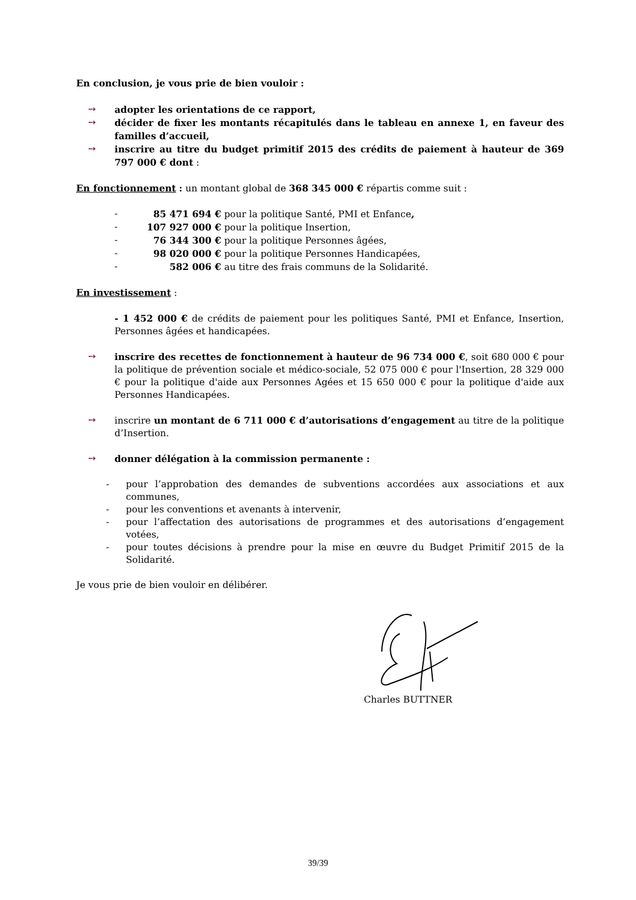En conclusion, je vous prie de bien vouloir :
➙ adopter les orientations de ce rapport,
➙ décider de fixer les montants récapitulés dans le tableau en annexe 1, en faveur des familles d’accueil,
➙ inscrire au titre du budget primitif 2015 des crédits de paiement à hauteur de 369 797 000 € dont :
En fonctionnement : un montant global de 368 345 000 € répartis comme suit :
- 85 471 694 € pour la politique Santé, PMI et Enfance,
- 107 927 000 € pour la politique Insertion,
- 76 344 300 € pour la politique Personnes âgées,
- 98 020 000 € pour la politique Personnes Handicapées,
- 582 006 € au titre des frais communs de la Solidarité.
En investissement :
- 1 452 000 € de crédits de paiement pour les politiques Santé, PMI et Enfance, Insertion, Personnes âgées et handicapées.
➙ inscrire des recettes de fonctionnement à hauteur de 96 734 000 €, soit 680 000 € pour la politique de prévention sociale et médico-sociale, 52 075 000 € pour l'Insertion, 28 329 000 € pour la politique d'aide aux Personnes Agées et 15 650 000 € pour la politique d'aide aux Personnes Handicapées.
➙ inscrire un montant de 6 711 000 € d’autorisations d’engagement au titre de la politique d’Insertion.
➙ donner délégation à la commission permanente :
- pour l’approbation des demandes de subventions accordées aux associations et aux communes,
- pour les conventions et avenants à intervenir,
- pour l’affectation des autorisations de programmes et des autorisations d’engagement votées,
- pour toutes décisions à prendre pour la mise en œuvre du Budget Primitif 2015 de la Solidarité.
Je vous prie de bien vouloir en délibérer.
Charles BUTTNER
39/39